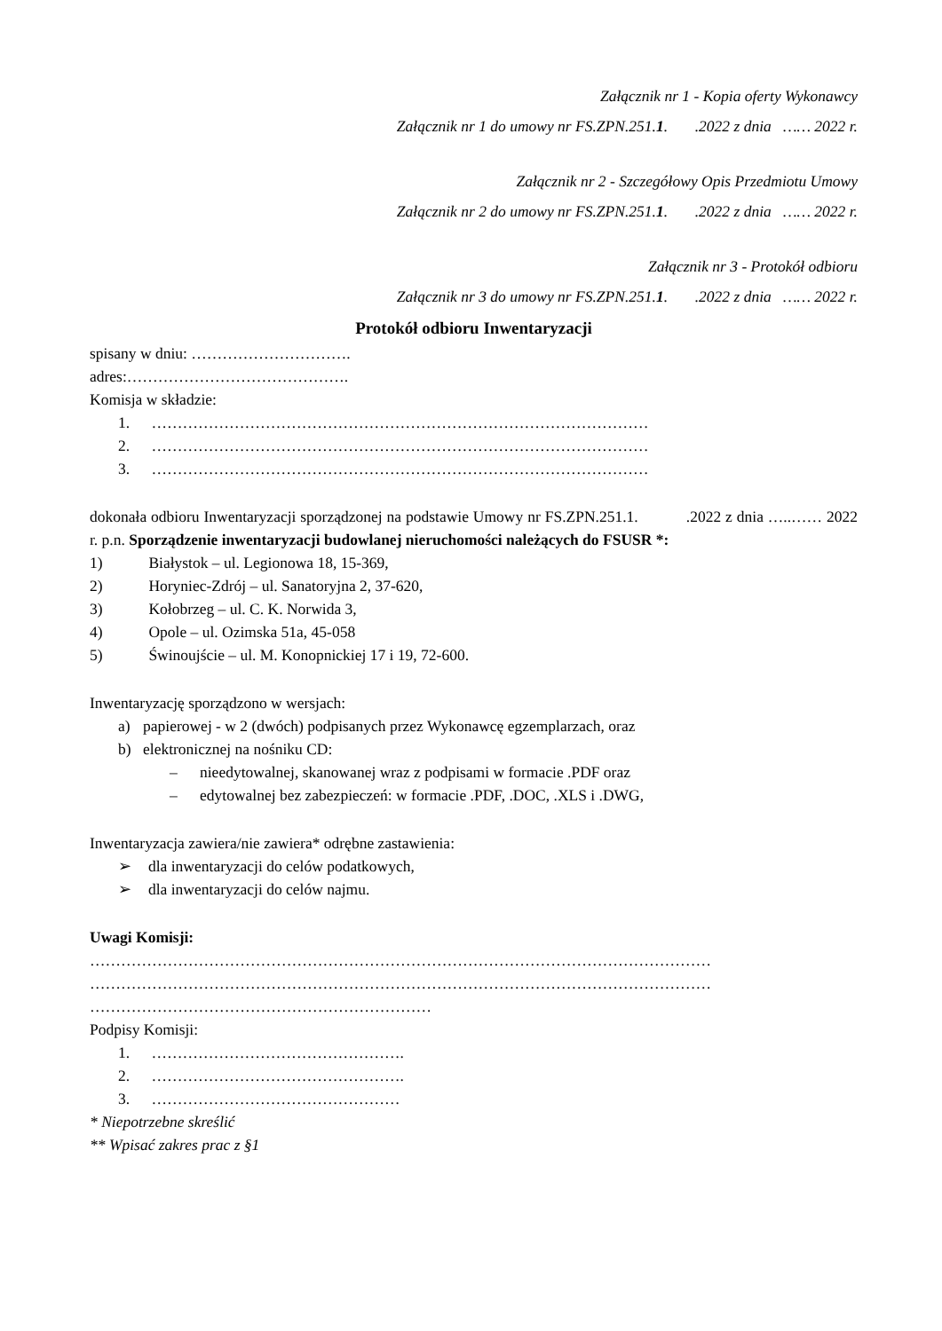Załącznik nr 1 - Kopia oferty Wykonawcy
Załącznik nr 1 do umowy nr FS.ZPN.251.1. .2022 z dnia …… 2022 r.
Załącznik nr 2 - Szczegółowy Opis Przedmiotu Umowy
Załącznik nr 2 do umowy nr FS.ZPN.251.1. .2022 z dnia …… 2022 r.
Załącznik nr 3 - Protokół odbioru
Załącznik nr 3 do umowy nr FS.ZPN.251.1. .2022 z dnia …… 2022 r.
Protokół odbioru Inwentaryzacji
spisany w dniu: ………………………….
adres:…………………………………….
Komisja w składzie:
1. ……………………………………………………………………………………
2. ……………………………………………………………………………………
3. ……………………………………………………………………………………
dokonała odbioru Inwentaryzacji sporządzonej na podstawie Umowy nr FS.ZPN.251.1. .2022 z dnia …..…… 2022 r. p.n. Sporządzenie inwentaryzacji budowlanej nieruchomości należących do FSUSR *:
1) Białystok – ul. Legionowa 18, 15-369,
2) Horyniec-Zdrój – ul. Sanatoryjna 2, 37-620,
3) Kołobrzeg – ul. C. K. Norwida 3,
4) Opole – ul. Ozimska 51a, 45-058
5) Świnoujście – ul. M. Konopnickiej 17 i 19, 72-600.
Inwentaryzację sporządzono w wersjach:
a) papierowej - w 2 (dwóch) podpisanych przez Wykonawcę egzemplarzach, oraz
b) elektronicznej na nośniku CD:
– nieedytowalnej, skanowanej wraz z podpisami w formacie .PDF oraz
– edytowalnej bez zabezpieczeń: w formacie .PDF, .DOC, .XLS i .DWG,
Inwentaryzacja zawiera/nie zawiera* odrębne zastawienia:
➢ dla inwentaryzacji do celów podatkowych,
➢ dla inwentaryzacji do celów najmu.
Uwagi Komisji:
…………………………………………………………………………………………………………
…………………………………………………………………………………………………………
…………………………………………………………
Podpisy Komisji:
1. ………………………………………….
2. ………………………………………….
3. …………………………………………
* Niepotrzebne skreślić
** Wpisać zakres prac z §1